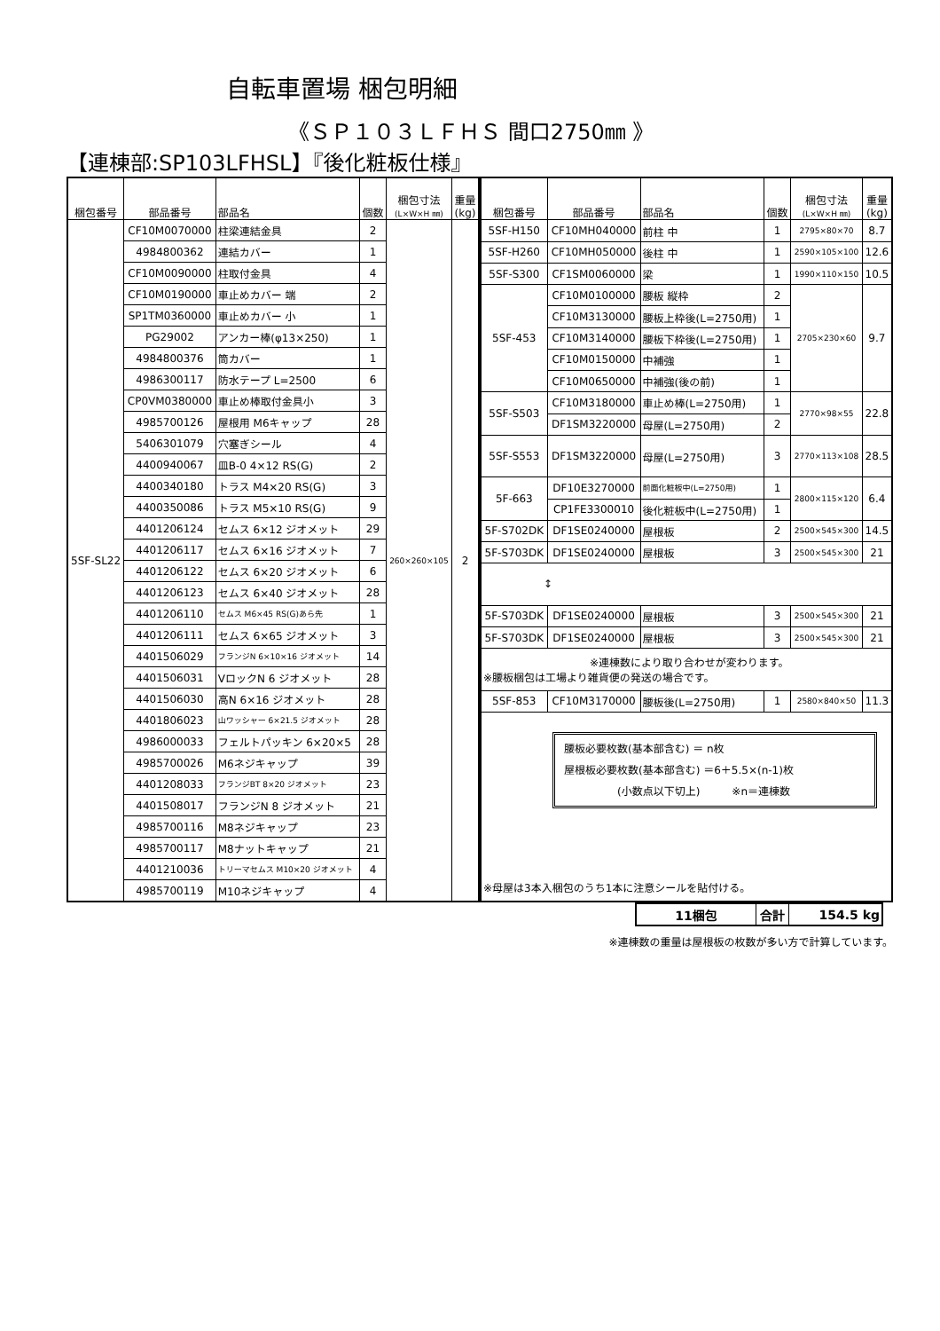自転車置場 梱包明細
《ＳＰ１０３ＬＦＨＳ 間口2750㎜ 》
【連棟部:SP103LFHSL】『後化粧板仕様』
| 梱包番号 | 部品番号 | 部品名 | 個数 | 梱包寸法 (L×W×H ㎜) | 重量 (kg) |
| --- | --- | --- | --- | --- | --- |
| 5SF-SL22 | CF10M0070000 | 柱梁連結金具 | 2 | 260×260×105 | 2 |
| | 4984800362 | 連結カバー | 1 | | |
| | CF10M0090000 | 柱取付金具 | 4 | | |
| | CF10M0190000 | 車止めカバー 端 | 2 | | |
| | SP1TM0360000 | 車止めカバー 小 | 1 | | |
| | PG29002 | アンカー棒(φ13×250) | 1 | | |
| | 4984800376 | 筒カバー | 1 | | |
| | 4986300117 | 防水テープ L=2500 | 6 | | |
| | CP0VM0380000 | 車止め棒取付金具小 | 3 | | |
| | 4985700126 | 屋根用 M6キャップ | 28 | | |
| | 5406301079 | 穴塞ぎシール | 4 | | |
| | 4400940067 | 皿B-0 4×12 RS(G) | 2 | | |
| | 4400340180 | トラス M4×20 RS(G) | 3 | | |
| | 4400350086 | トラス M5×10 RS(G) | 9 | | |
| | 4401206124 | セムス 6×12 ジオメット | 29 | | |
| | 4401206117 | セムス 6×16 ジオメット | 7 | | |
| | 4401206122 | セムス 6×20 ジオメット | 6 | | |
| | 4401206123 | セムス 6×40 ジオメット | 28 | | |
| | 4401206110 | セムス M6×45 RS(G)あら先 | 1 | | |
| | 4401206111 | セムス 6×65 ジオメット | 3 | | |
| | 4401506029 | フランジN 6×10×16 ジオメット | 14 | | |
| | 4401506031 | VロックN 6 ジオメット | 28 | | |
| | 4401506030 | 高N 6×16 ジオメット | 28 | | |
| | 4401806023 | 山ワッシャー 6×21.5 ジオメット | 28 | | |
| | 4986000033 | フェルトパッキン 6×20×5 | 28 | | |
| | 4985700026 | M6ネジキャップ | 39 | | |
| | 4401208033 | フランジBT 8×20 ジオメット | 23 | | |
| | 4401508017 | フランジN 8 ジオメット | 21 | | |
| | 4985700116 | M8ネジキャップ | 23 | | |
| | 4985700117 | M8ナットキャップ | 21 | | |
| | 4401210036 | トリーマセムス M10×20 ジオメット | 4 | | |
| | 4985700119 | M10ネジキャップ | 4 | | |
| 梱包番号 | 部品番号 | 部品名 | 個数 | 梱包寸法 (L×W×H ㎜) | 重量 (kg) |
| --- | --- | --- | --- | --- | --- |
| 5SF-H150 | CF10MH040000 | 前柱 中 | 1 | 2795×80×70 | 8.7 |
| 5SF-H260 | CF10MH050000 | 後柱 中 | 1 | 2590×105×100 | 12.6 |
| 5SF-S300 | CF1SM0060000 | 梁 | 1 | 1990×110×150 | 10.5 |
| 5SF-453 | CF10M0100000 | 腰板 縦枠 | 2 | 2705×230×60 | 9.7 |
| | CF10M3130000 | 腰板上枠後(L=2750用) | 1 | | |
| | CF10M3140000 | 腰板下枠後(L=2750用) | 1 | | |
| | CF10M0150000 | 中補強 | 1 | | |
| | CF10M0650000 | 中補強(後の前) | 1 | | |
| 5SF-S503 | CF10M3180000 | 車止め棒(L=2750用) | 1 | 2770×98×55 | 22.8 |
| | DF1SM3220000 | 母屋(L=2750用) | 2 | | |
| 5SF-S553 | DF1SM3220000 | 母屋(L=2750用) | 3 | 2770×113×108 | 28.5 |
| 5F-663 | DF10E3270000 | 前面化粧板中(L=2750用) | 1 | 2800×115×120 | 6.4 |
| | CP1FE3300010 | 後化粧板中(L=2750用) | 1 | | |
| 5F-S702DK | DF1SE0240000 | 屋根板 | 2 | 2500×545×300 | 14.5 |
| 5F-S703DK | DF1SE0240000 | 屋根板 | 3 | 2500×545×300 | 21 |
| ↕ | | | | | |
| 5F-S703DK | DF1SE0240000 | 屋根板 | 3 | 2500×545×300 | 21 |
| 5F-S703DK | DF1SE0240000 | 屋根板 | 3 | 2500×545×300 | 21 |
| ※連棟数により取り合わせが変わります。 ※腰板梱包は工場より雑貨便の発送の場合です。 | | | | | |
| 5SF-853 | CF10M3170000 | 腰板後(L=2750用) | 1 | 2580×840×50 | 11.3 |
| 腰板必要枚数(基本部含む) ＝ n枚 屋根板必要枚数(基本部含む) ＝6＋5.5×(n-1)枚 (小数点以下切上) ※n＝連棟数 ※母屋は3本入梱包のうち1本に注意シールを貼付ける。 | | | | | |
| 11梱包 | 合計 | 154.5 kg |
※連棟数の重量は屋根板の枚数が多い方で計算しています。